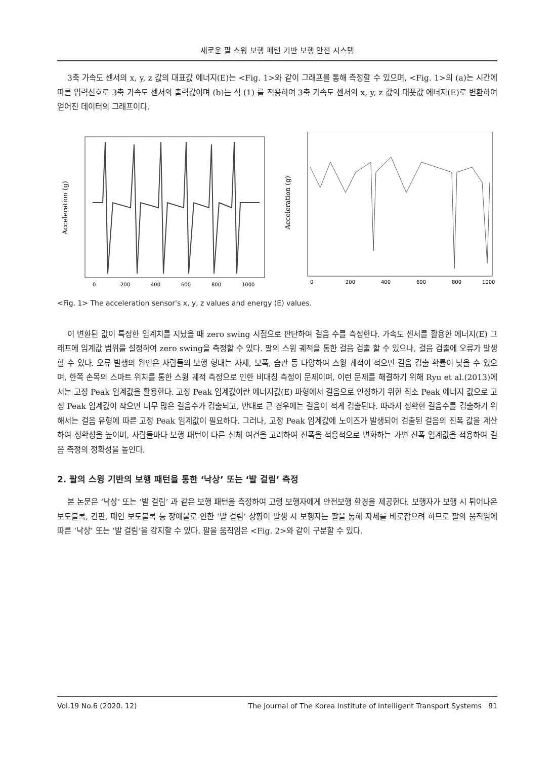새로운 팔 스윙 보행 패턴 기반 보행 안전 시스템
3축 가속도 센서의 x, y, z 값의 대표값 에너지(E)는 <Fig. 1>와 같이 그래프를 통해 측정할 수 있으며, <Fig. 1>의 (a)는 시간에 따른 입력신호로 3축 가속도 센서의 출력값이며 (b)는 식 (1) 를 적용하여 3축 가속도 센서의 x, y, z 값의 대푯값 에너지(E)로 변환하여 얻어진 데이터의 그래프이다.
Acceleration (g)
0
200
400
600
800
1000
Acceleration (g)
0
200
400
600
800
1000
<Fig. 1> The acceleration sensor's x, y, z values and energy (E) values.
이 변환된 값이 특정한 임계치를 지났을 때 zero swing 시점으로 판단하여 걸음 수를 측정한다. 가속도 센서를 활용한 에너지(E) 그래프에 임계값 범위를 설정하여 zero swing을 측정할 수 있다. 팔의 스윙 궤적을 통한 걸음 검출 할 수 있으나, 걸음 검출에 오류가 발생할 수 있다. 오류 발생의 원인은 사람들의 보행 형태는 자세, 보폭, 습관 등 다양하여 스윙 궤적이 적으면 걸음 검출 확률이 낮을 수 있으며, 한쪽 손목의 스마트 위치를 통한 스윙 궤적 측정으로 인한 비대칭 측정이 문제이며, 이런 문제를 해결하기 위해 Ryu et al.(2013)에서는 고정 Peak 임계값을 활용한다. 고정 Peak 임계값이란 에너지값(E) 파형에서 걸음으로 인정하기 위한 최소 Peak 에너지 값으로 고정 Peak 임계값이 작으면 너무 많은 걸음수가 검출되고, 반대로 큰 경우에는 걸음이 적게 검출된다. 따라서 정확한 걸음수를 검출하기 위해서는 걸음 유형에 따른 고정 Peak 임계값이 필요하다. 그러나, 고정 Peak 임계값에 노이즈가 발생되어 검출된 걸음의 진폭 값을 계산하여 정확성을 높이며, 사람들마다 보행 패턴이 다른 신체 여건을 고려하여 진폭을 적응적으로 변화하는 가변 진폭 임계값을 적용하여 걸음 측정의 정확성을 높인다.
2. 팔의 스윙 기반의 보행 패턴을 통한 ‘낙상’ 또는 ‘발 걸림’ 측정
본 논문은 ‘낙상’ 또는 ‘발 걸림’ 과 같은 보행 패턴을 측정하여 고령 보행자에게 안전보행 환경을 제공한다. 보행자가 보행 시 튀어나온 보도블록, 간판, 패인 보도블록 등 장애물로 인한 ‘발 걸림’ 상황이 발생 시 보행자는 팔을 통해 자세를 바로잡으려 하므로 팔의 움직임에 따른 ‘낙상’ 또는 ‘발 걸림’을 감지할 수 있다. 팔을 움직임은 <Fig. 2>와 같이 구분할 수 있다.
Vol.19 No.6 (2020. 12) The Journal of The Korea Institute of Intelligent Transport Systems 91